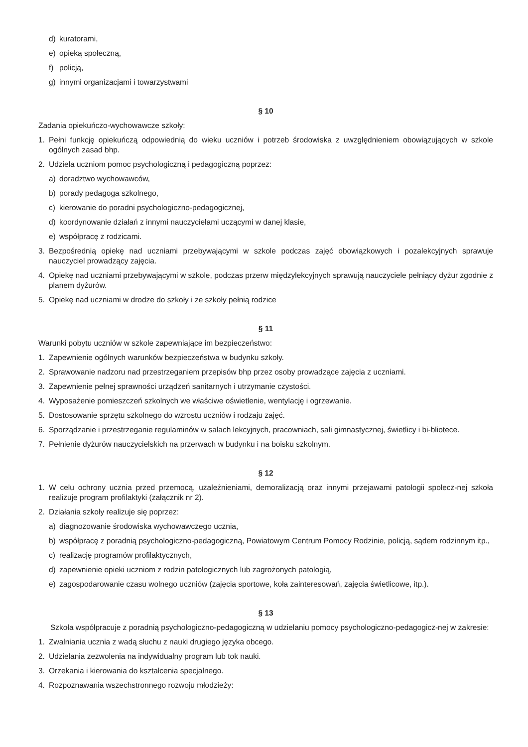d) kuratorami,
e) opieką społeczną,
f) policją,
g) innymi organizacjami i towarzystwami
§ 10
Zadania opiekuńczo-wychowawcze szkoły:
1. Pełni funkcję opiekuńczą odpowiednią do wieku uczniów i potrzeb środowiska z uwzględnieniem obowiązujących w szkole ogólnych zasad bhp.
2. Udziela uczniom pomoc psychologiczną i pedagogiczną poprzez:
a) doradztwo wychowawców,
b) porady pedagoga szkolnego,
c) kierowanie do poradni psychologiczno-pedagogicznej,
d) koordynowanie działań z innymi nauczycielami uczącymi w danej klasie,
e) współpracę z rodzicami.
3. Bezpośrednią opiekę nad uczniami przebywającymi w szkole podczas zajęć obowiązkowych i pozalekcyjnych sprawuje nauczyciel prowadzący zajęcia.
4. Opiekę nad uczniami przebywającymi w szkole, podczas przerw międzylekcyjnych sprawują nauczyciele pełniący dyżur zgodnie z planem dyżurów.
5. Opiekę nad uczniami w drodze do szkoły i ze szkoły pełnią rodzice
§ 11
Warunki pobytu uczniów w szkole zapewniające im bezpieczeństwo:
1. Zapewnienie ogólnych warunków bezpieczeństwa w budynku szkoły.
2. Sprawowanie nadzoru nad przestrzeganiem przepisów bhp przez osoby prowadzące zajęcia z uczniami.
3. Zapewnienie pełnej sprawności urządzeń sanitarnych i utrzymanie czystości.
4. Wyposażenie pomieszczeń szkolnych we właściwe oświetlenie, wentylację i ogrzewanie.
5. Dostosowanie sprzętu szkolnego do wzrostu uczniów i rodzaju zajęć.
6. Sporządzanie i przestrzeganie regulaminów w salach lekcyjnych, pracowniach, sali gimnastycznej, świetlicy i bi-bliotece.
7. Pełnienie dyżurów nauczycielskich na przerwach w budynku i na boisku szkolnym.
§ 12
1. W celu ochrony ucznia przed przemocą, uzależnieniami, demoralizacją oraz innymi przejawami patologii społecz-nej szkoła realizuje program profilaktyki (załącznik nr 2).
2. Działania szkoły realizuje się poprzez:
a) diagnozowanie środowiska wychowawczego ucznia,
b) współpracę z poradnią psychologiczno-pedagogiczną, Powiatowym Centrum Pomocy Rodzinie, policją, sądem rodzinnym itp.,
c) realizację programów profilaktycznych,
d) zapewnienie opieki uczniom z rodzin patologicznych lub zagrożonych patologią,
e) zagospodarowanie czasu wolnego uczniów (zajęcia sportowe, koła zainteresowań, zajęcia świetlicowe, itp.).
§ 13
Szkoła współpracuje z poradnią psychologiczno-pedagogiczną w udzielaniu pomocy psychologiczno-pedagogicz-nej w zakresie:
1. Zwalniania ucznia z wadą słuchu z nauki drugiego języka obcego.
2. Udzielania zezwolenia na indywidualny program lub tok nauki.
3. Orzekania i kierowania do kształcenia specjalnego.
4. Rozpoznawania wszechstronnego rozwoju młodzieży: